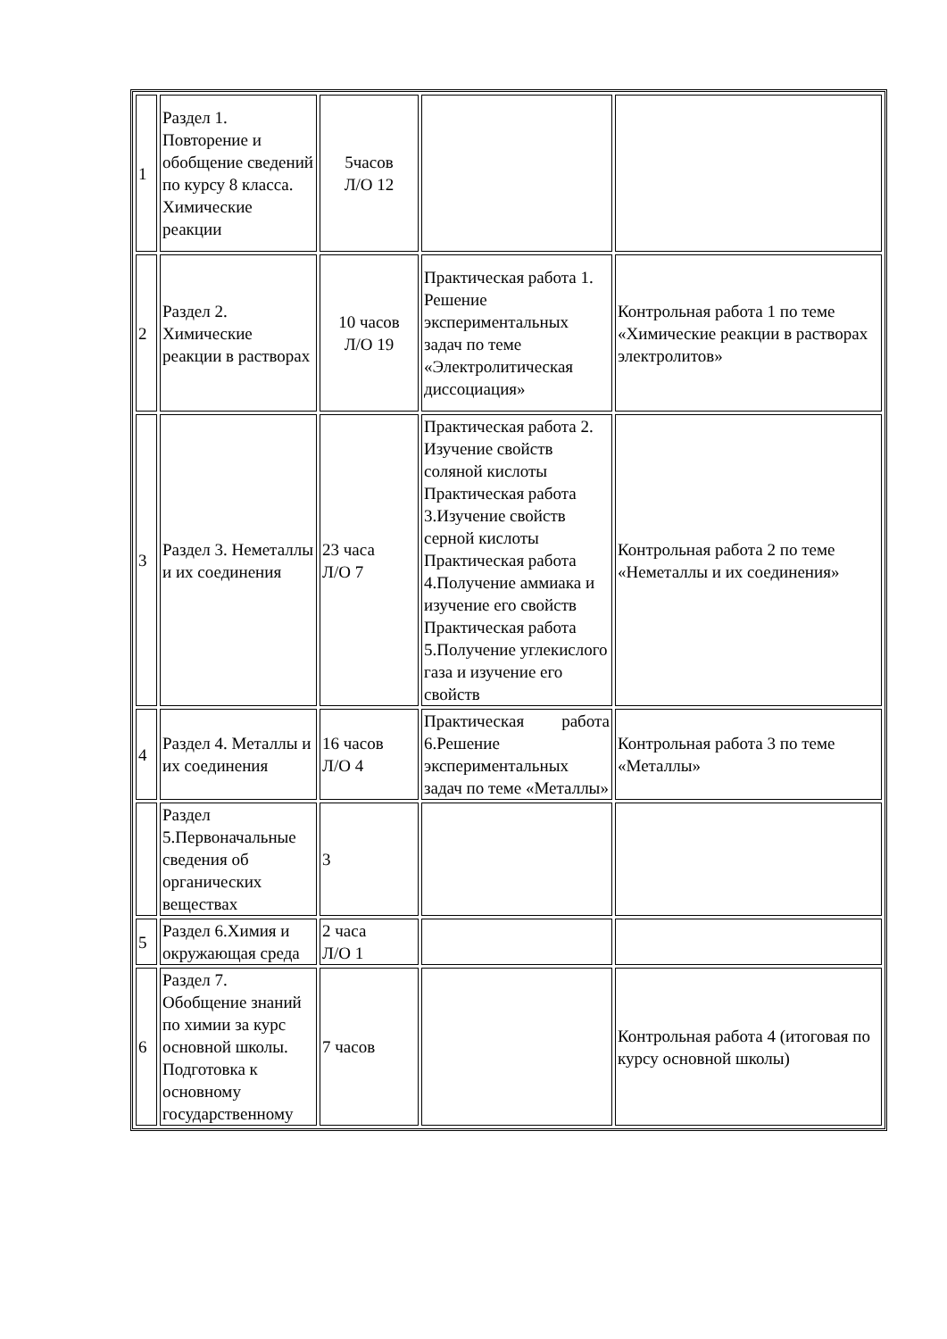| 1 | Раздел 1. Повторение и обобщение сведений по курсу 8 класса. Химические реакции | 5часов Л/О 12 | | |
| 2 | Раздел 2. Химические реакции в растворах | 10 часов Л/О 19 | Практическая работа 1. Решение экспериментальных задач по теме «Электролитическая диссоциация» | Контрольная работа 1 по теме «Химические реакции в растворах электролитов» |
| 3 | Раздел 3. Неметаллы и их соединения | 23 часа Л/О 7 | Практическая работа 2. Изучение свойств соляной кислоты Практическая работа 3.Изучение свойств серной кислоты Практическая работа 4.Получение аммиака и изучение его свойств Практическая работа 5.Получение углекислого газа и изучение его свойств | Контрольная работа 2 по теме «Неметаллы и их соединения» |
| 4 | Раздел 4. Металлы и их соединения | 16 часов Л/О 4 | Практическая работа 6.Решение экспериментальных задач по теме «Металлы» | Контрольная работа 3 по теме «Металлы» |
| | Раздел 5.Первоначальные сведения об органических веществах | 3 | | |
| 5 | Раздел 6.Химия и окружающая среда | 2 часа Л/О 1 | | |
| 6 | Раздел 7. Обобщение знаний по химии за курс основной школы. Подготовка к основному государственному | 7 часов | | Контрольная работа 4 (итоговая по курсу основной школы) |